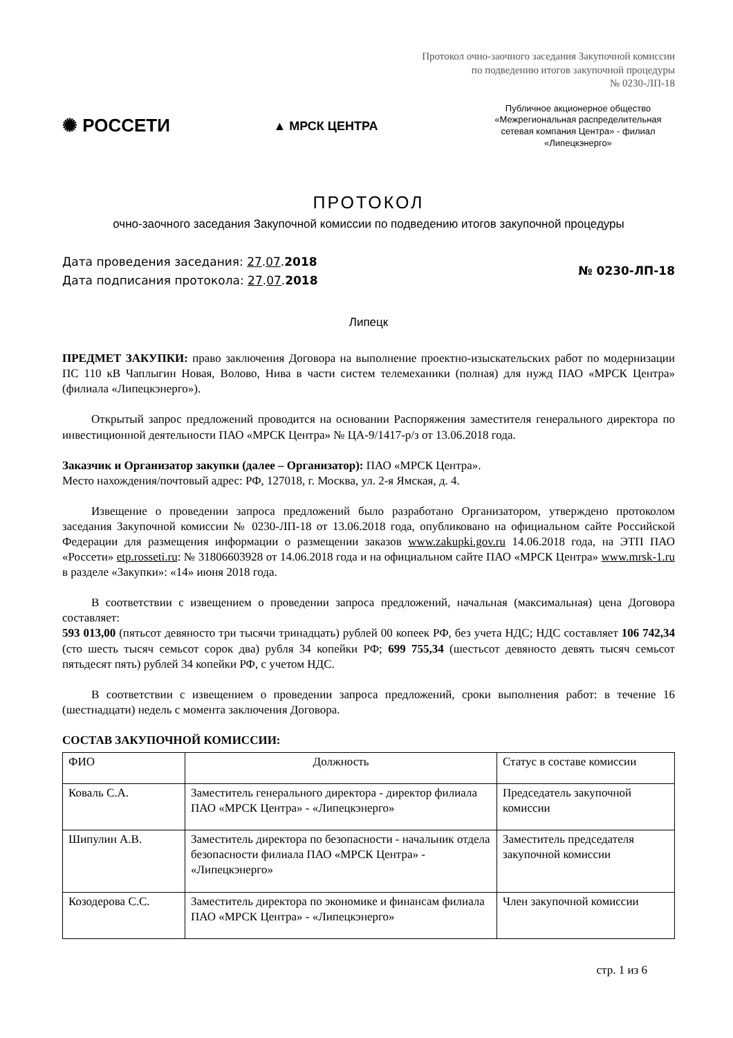Протокол очно-заочного заседания Закупочной комиссии
по подведению итогов закупочной процедуры
№ 0230-ЛП-18
✺ РОССЕТИ
▲ МРСК ЦЕНТРА
Публичное акционерное общество «Межрегиональная распределительная сетевая компания Центра» - филиал «Липецкэнерго»
ПРОТОКОЛ
очно-заочного заседания Закупочной комиссии по подведению итогов закупочной процедуры
Дата проведения заседания: 27.07.2018
Дата подписания протокола: 27.07.2018
№ 0230-ЛП-18
Липецк
ПРЕДМЕТ ЗАКУПКИ: право заключения Договора на выполнение проектно-изыскательских работ по модернизации ПС 110 кВ Чаплыгин Новая, Волово, Нива в части систем телемеханики (полная) для нужд ПАО «МРСК Центра» (филиала «Липецкэнерго»).
Открытый запрос предложений проводится на основании Распоряжения заместителя генерального директора по инвестиционной деятельности ПАО «МРСК Центра» № ЦА-9/1417-р/з от 13.06.2018 года.
Заказчик и Организатор закупки (далее – Организатор): ПАО «МРСК Центра».
Место нахождения/почтовый адрес: РФ, 127018, г. Москва, ул. 2-я Ямская, д. 4.
Извещение о проведении запроса предложений было разработано Организатором, утверждено протоколом заседания Закупочной комиссии № 0230-ЛП-18 от 13.06.2018 года, опубликовано на официальном сайте Российской Федерации для размещения информации о размещении заказов www.zakupki.gov.ru 14.06.2018 года, на ЭТП ПАО «Россети» etp.rosseti.ru: № 31806603928 от 14.06.2018 года и на официальном сайте ПАО «МРСК Центра» www.mrsk-1.ru в разделе «Закупки»: «14» июня 2018 года.
В соответствии с извещением о проведении запроса предложений, начальная (максимальная) цена Договора составляет:
593 013,00 (пятьсот девяносто три тысячи тринадцать) рублей 00 копеек РФ, без учета НДС; НДС составляет 106 742,34 (сто шесть тысяч семьсот сорок два) рубля 34 копейки РФ; 699 755,34 (шестьсот девяносто девять тысяч семьсот пятьдесят пять) рублей 34 копейки РФ, с учетом НДС.
В соответствии с извещением о проведении запроса предложений, сроки выполнения работ: в течение 16 (шестнадцати) недель с момента заключения Договора.
СОСТАВ ЗАКУПОЧНОЙ КОМИССИИ:
| ФИО | Должность | Статус в составе комиссии |
| Коваль С.А. | Заместитель генерального директора - директор филиала ПАО «МРСК Центра» - «Липецкэнерго» | Председатель закупочной комиссии |
| Шипулин А.В. | Заместитель директора по безопасности - начальник отдела безопасности филиала ПАО «МРСК Центра» - «Липецкэнерго» | Заместитель председателя закупочной комиссии |
| Козодерова С.С. | Заместитель директора по экономике и финансам филиала ПАО «МРСК Центра» - «Липецкэнерго» | Член закупочной комиссии |
стр. 1 из 6